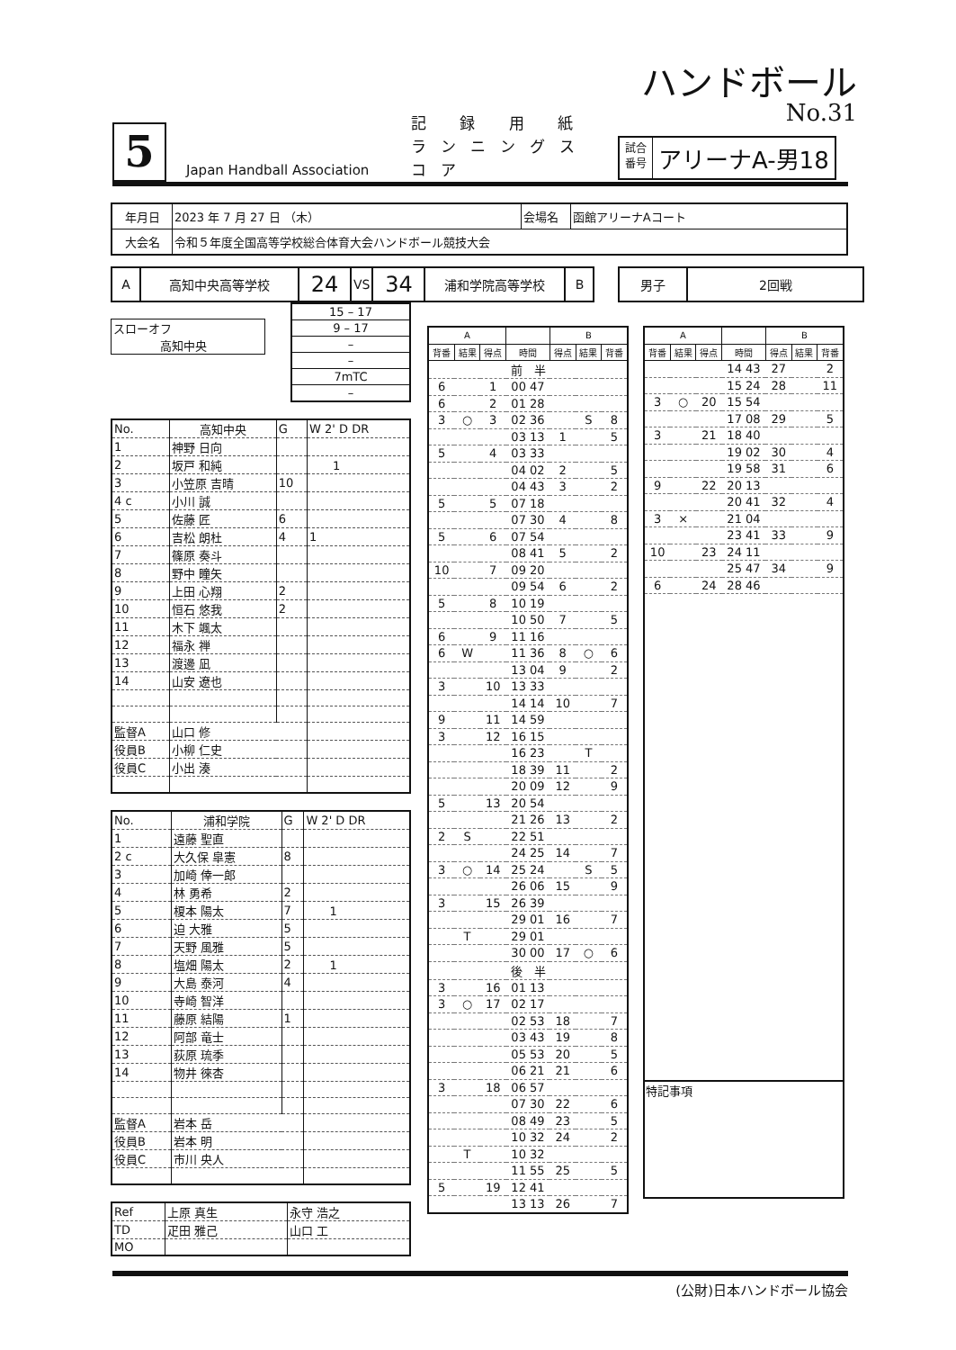ハンドボール
No.31
5
Japan Handball Association
記 録 用 紙
ランニングスコア
試合
番号
アリーナA-男18
| 年月日 | 2023 年 7 月 27 日 （木） | 会場名 | 函館アリーナAコート |
| 大会名 | 令和５年度全国高等学校総合体育大会ハンドボール競技大会 | | |
| A | 高知中央高等学校 | 24 | VS | 34 | 浦和学院高等学校 | B |
| 男子 | 2回戦 |
| スローオフ 高知中央 |
| 15 – 17 |
| 9 – 17 |
| – |
| – |
| 7mTC |
| – |
| No. | 高知中央 | G | W 2' D DR |
| 1 | 神野 日向 | | |
| 2 | 坂戸 和純 | | 1 |
| 3 | 小笠原 吉晴 | 10 | |
| 4 c | 小川 誠 | | |
| 5 | 佐藤 匠 | 6 | |
| 6 | 吉松 朗杜 | 4 | 1 |
| 7 | 篠原 奏斗 | | |
| 8 | 野中 瞳矢 | | |
| 9 | 上田 心翔 | 2 | |
| 10 | 恒石 悠我 | 2 | |
| 11 | 木下 颯太 | | |
| 12 | 福永 禅 | | |
| 13 | 渡邊 凪 | | |
| 14 | 山安 遼也 | | |
| 監督A | 山口 修 | | |
| 役員B | 小柳 仁史 | | |
| 役員C | 小出 湊 | | |
| No. | 浦和学院 | G | W 2' D DR |
| 1 | 遠藤 聖直 | | |
| 2 c | 大久保 皐憲 | 8 | |
| 3 | 加崎 倖一郎 | | |
| 4 | 林 勇希 | 2 | |
| 5 | 榎本 陽太 | 7 | 1 |
| 6 | 迫 大雅 | 5 | |
| 7 | 天野 風雅 | 5 | |
| 8 | 塩畑 陽太 | 2 | 1 |
| 9 | 大島 泰河 | 4 | |
| 10 | 寺崎 智洋 | | |
| 11 | 藤原 結陽 | 1 | |
| 12 | 阿部 竜士 | | |
| 13 | 荻原 琉季 | | |
| 14 | 物井 徠杏 | | |
| 監督A | 岩本 岳 | | |
| 役員B | 岩本 明 | | |
| 役員C | 市川 央人 | | |
| Ref | 上原 真生 | 永守 浩之 |
| TD | 疋田 雅己 | 山口 工 |
| MO | | |
| A | | | | B | | |
| --- | --- | --- | --- | --- | --- | --- |
| 背番 | 結果 | 得点 | 時間 | 得点 | 結果 | 背番 |
| 前 半 | | | | | | |
| 6 | | 1 | 00 47 | | | |
| 6 | | 2 | 01 28 | | | |
| 3 | ○ | 3 | 02 36 | | S | 8 |
| | | | 03 13 | 1 | | 5 |
| 5 | | 4 | 03 33 | | | |
| | | | 04 02 | 2 | | 5 |
| | | | 04 43 | 3 | | 2 |
| 5 | | 5 | 07 18 | | | |
| | | | 07 30 | 4 | | 8 |
| 5 | | 6 | 07 54 | | | |
| | | | 08 41 | 5 | | 2 |
| 10 | | 7 | 09 20 | | | |
| | | | 09 54 | 6 | | 2 |
| 5 | | 8 | 10 19 | | | |
| | | | 10 50 | 7 | | 5 |
| 6 | | 9 | 11 16 | | | |
| 6 | W | | 11 36 | 8 | ○ | 6 |
| | | | 13 04 | 9 | | 2 |
| 3 | | 10 | 13 33 | | | |
| | | | 14 14 | 10 | | 7 |
| 9 | | 11 | 14 59 | | | |
| 3 | | 12 | 16 15 | | | |
| | | | 16 23 | | T | |
| | | | 18 39 | 11 | | 2 |
| | | | 20 09 | 12 | | 9 |
| 5 | | 13 | 20 54 | | | |
| | | | 21 26 | 13 | | 2 |
| 2 | S | | 22 51 | | | |
| | | | 24 25 | 14 | | 7 |
| 3 | ○ | 14 | 25 24 | | S | 5 |
| | | | 26 06 | 15 | | 9 |
| 3 | | 15 | 26 39 | | | |
| | | | 29 01 | 16 | | 7 |
| | T | | 29 01 | | | |
| | | | 30 00 | 17 | ○ | 6 |
| 後 半 | | | | | | |
| 3 | | 16 | 01 13 | | | |
| 3 | ○ | 17 | 02 17 | | | |
| | | | 02 53 | 18 | | 7 |
| | | | 03 43 | 19 | | 8 |
| | | | 05 53 | 20 | | 5 |
| | | | 06 21 | 21 | | 6 |
| 3 | | 18 | 06 57 | | | |
| | | | 07 30 | 22 | | 6 |
| | | | 08 49 | 23 | | 5 |
| | | | 10 32 | 24 | | 2 |
| | T | | 10 32 | | | |
| | | | 11 55 | 25 | | 5 |
| 5 | | 19 | 12 41 | | | |
| | | | 13 13 | 26 | | 7 |
| A | | | | B | | |
| --- | --- | --- | --- | --- | --- | --- |
| 背番 | 結果 | 得点 | 時間 | 得点 | 結果 | 背番 |
| | | | 14 43 | 27 | | 2 |
| | | | 15 24 | 28 | | 11 |
| 3 | ○ | 20 | 15 54 | | | |
| | | | 17 08 | 29 | | 5 |
| 3 | | 21 | 18 40 | | | |
| | | | 19 02 | 30 | | 4 |
| | | | 19 58 | 31 | | 6 |
| 9 | | 22 | 20 13 | | | |
| | | | 20 41 | 32 | | 4 |
| 3 | × | | 21 04 | | | |
| | | | 23 41 | 33 | | 9 |
| 10 | | 23 | 24 11 | | | |
| | | | 25 47 | 34 | | 9 |
| 6 | | 24 | 28 46 | | | |
| 特記事項 | | | | | | |
(公財)日本ハンドボール協会